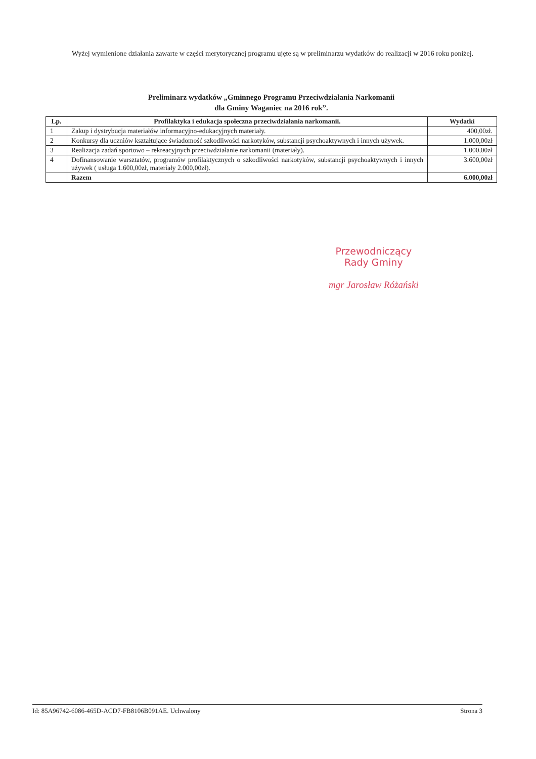Wyżej wymienione działania zawarte w części merytorycznej programu ujęte są w preliminarzu wydatków do realizacji w 2016 roku poniżej.
Preliminarz wydatków „Gminnego Programu Przeciwdziałania Narkomanii
dla Gminy Waganiec na 2016 rok”.
| Lp. | Profilaktyka i edukacja społeczna przeciwdziałania narkomanii. | Wydatki |
| --- | --- | --- |
| 1 | Zakup i dystrybucja materiałów informacyjno-edukacyjnych materiały. | 400,00zł. |
| 2 | Konkursy dla uczniów kształtujące świadomość szkodliwości narkotyków, substancji psychoaktywnych i innych używek. | 1.000,00zł |
| 3 | Realizacja zadań sportowo – rekreacyjnych przeciwdziałanie narkomanii (materiały). | 1.000,00zł |
| 4 | Dofinansowanie warsztatów, programów profilaktycznych o szkodliwości narkotyków, substancji psychoaktywnych i innych używek ( usługa 1.600,00zł, materiały 2.000,00zł). | 3.600,00zł |
| | Razem | 6.000,00zł |
Przewodniczący
Rady Gminy
mgr Jarosław Różański
Id: 85A96742-6086-465D-ACD7-FB8106B091AE. Uchwalony Strona 3